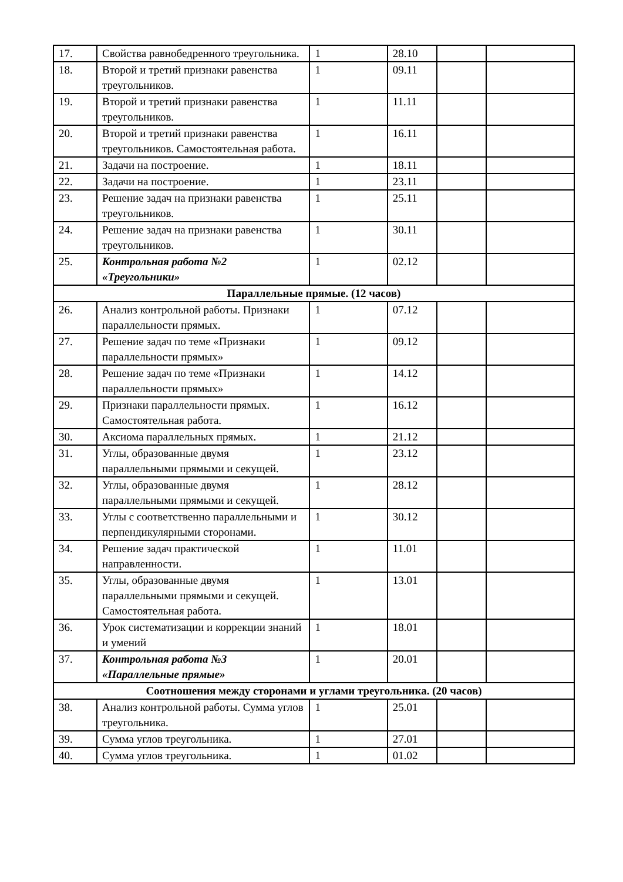| 17. | Свойства равнобедренного треугольника. | 1 | 28.10 | | |
| 18. | Второй и третий признаки равенства треугольников. | 1 | 09.11 | | |
| 19. | Второй и третий признаки равенства треугольников. | 1 | 11.11 | | |
| 20. | Второй и третий признаки равенства треугольников. Самостоятельная работа. | 1 | 16.11 | | |
| 21. | Задачи на построение. | 1 | 18.11 | | |
| 22. | Задачи на построение. | 1 | 23.11 | | |
| 23. | Решение задач на признаки равенства треугольников. | 1 | 25.11 | | |
| 24. | Решение задач на признаки равенства треугольников. | 1 | 30.11 | | |
| 25. | Контрольная работа №2 «Треугольники» | 1 | 02.12 | | |
| Параллельные прямые. (12 часов) | | | | | |
| 26. | Анализ контрольной работы. Признаки параллельности прямых. | 1 | 07.12 | | |
| 27. | Решение задач по теме «Признаки параллельности прямых» | 1 | 09.12 | | |
| 28. | Решение задач по теме «Признаки параллельности прямых» | 1 | 14.12 | | |
| 29. | Признаки параллельности прямых. Самостоятельная работа. | 1 | 16.12 | | |
| 30. | Аксиома параллельных прямых. | 1 | 21.12 | | |
| 31. | Углы, образованные двумя параллельными прямыми и секущей. | 1 | 23.12 | | |
| 32. | Углы, образованные двумя параллельными прямыми и секущей. | 1 | 28.12 | | |
| 33. | Углы с соответственно параллельными и перпендикулярными сторонами. | 1 | 30.12 | | |
| 34. | Решение задач практической направленности. | 1 | 11.01 | | |
| 35. | Углы, образованные двумя параллельными прямыми и секущей. Самостоятельная работа. | 1 | 13.01 | | |
| 36. | Урок систематизации и коррекции знаний и умений | 1 | 18.01 | | |
| 37. | Контрольная работа №3 «Параллельные прямые» | 1 | 20.01 | | |
| Соотношения между сторонами и углами треугольника. (20 часов) | | | | | |
| 38. | Анализ контрольной работы. Сумма углов треугольника. | 1 | 25.01 | | |
| 39. | Сумма углов треугольника. | 1 | 27.01 | | |
| 40. | Сумма углов треугольника. | 1 | 01.02 | | |